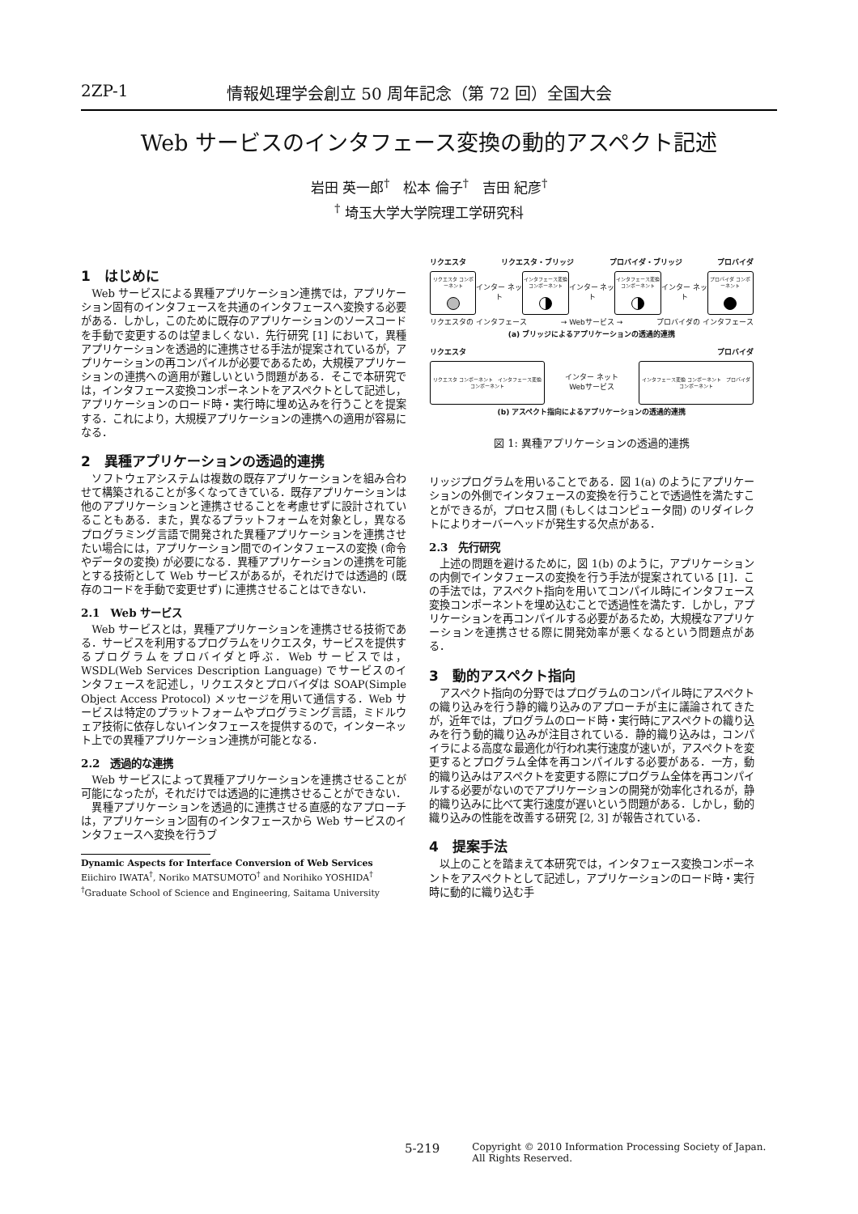2ZP-1 情報処理学会創立 50 周年記念（第 72 回）全国大会
Web サービスのインタフェース変換の動的アスペクト記述
岩田 英一郎<sup>†</sup>　松本 倫子<sup>†</sup>　吉田 紀彦<sup>†</sup>
<sup>†</sup> 埼玉大学大学院理工学研究科
1　はじめに
Web サービスによる異種アプリケーション連携では，アプリケーション固有のインタフェースを共通のインタフェースへ変換する必要がある．しかし，このために既存のアプリケーションのソースコードを手動で変更するのは望ましくない．先行研究 [1] において，異種アプリケーションを透過的に連携させる手法が提案されているが，アプリケーションの再コンパイルが必要であるため，大規模アプリケーションの連携への適用が難しいという問題がある．そこで本研究では，インタフェース変換コンポーネントをアスペクトとして記述し，アプリケーションのロード時・実行時に埋め込みを行うことを提案する．これにより，大規模アプリケーションの連携への適用が容易になる．
2　異種アプリケーションの透過的連携
ソフトウェアシステムは複数の既存アプリケーションを組み合わせて構築されることが多くなってきている．既存アプリケーションは他のアプリケーションと連携させることを考慮せずに設計されていることもある．また，異なるプラットフォームを対象とし，異なるプログラミング言語で開発された異種アプリケーションを連携させたい場合には，アプリケーション間でのインタフェースの変換 (命令やデータの変換) が必要になる．異種アプリケーションの連携を可能とする技術として Web サービスがあるが，それだけでは透過的 (既存のコードを手動で変更せず) に連携させることはできない．
2.1　Web サービス
Web サービスとは，異種アプリケーションを連携させる技術である．サービスを利用するプログラムをリクエスタ，サービスを提供するプログラムをプロバイダと呼ぶ．Web サービスでは，WSDL(Web Services Description Language) でサービスのインタフェースを記述し，リクエスタとプロバイダは SOAP(Simple Object Access Protocol) メッセージを用いて通信する．Web サービスは特定のプラットフォームやプログラミング言語，ミドルウェア技術に依存しないインタフェースを提供するので，インターネット上での異種アプリケーション連携が可能となる．
2.2　透過的な連携
Web サービスによって異種アプリケーションを連携させることが可能になったが，それだけでは透過的に連携させることができない．
異種アプリケーションを透過的に連携させる直感的なアプローチは，アプリケーション固有のインタフェースから Web サービスのインタフェースへ変換を行うブ
Dynamic Aspects for Interface Conversion of Web Services
Eiichiro IWATA<sup>†</sup>, Noriko MATSUMOTO<sup>†</sup> and Norihiko YOSHIDA<sup>†</sup>
<sup>†</sup> Graduate School of Science and Engineering, Saitama University
リクエスタ リクエスタ・ブリッジ プロバイダ・ブリッジ プロバイダ
リクエスタ コンポーネント
インター ネット
インタフェース変換 コンポーネント
インター ネット
インタフェース変換 コンポーネント
インター ネット
プロバイダ コンポーネント
リクエスタの インタフェース → Webサービス → プロバイダの インタフェース
(a) ブリッジによるアプリケーションの透過的連携
リクエスタ プロバイダ
リクエスタ コンポーネント　インタフェース変換 コンポーネント
インター ネット
Webサービス
インタフェース変換 コンポーネント　プロバイダ コンポーネント
(b) アスペクト指向によるアプリケーションの透過的連携
図 1: 異種アプリケーションの透過的連携
リッジプログラムを用いることである．図 1(a) のようにアプリケーションの外側でインタフェースの変換を行うことで透過性を満たすことができるが，プロセス間 (もしくはコンピュータ間) のリダイレクトによりオーバーヘッドが発生する欠点がある．
2.3　先行研究
上述の問題を避けるために，図 1(b) のように，アプリケーションの内側でインタフェースの変換を行う手法が提案されている [1]．この手法では，アスペクト指向を用いてコンパイル時にインタフェース変換コンポーネントを埋め込むことで透過性を満たす．しかし，アプリケーションを再コンパイルする必要があるため，大規模なアプリケーションを連携させる際に開発効率が悪くなるという問題点がある．
3　動的アスペクト指向
アスペクト指向の分野ではプログラムのコンパイル時にアスペクトの織り込みを行う静的織り込みのアプローチが主に議論されてきたが，近年では，プログラムのロード時・実行時にアスペクトの織り込みを行う動的織り込みが注目されている．静的織り込みは，コンパイラによる高度な最適化が行われ実行速度が速いが，アスペクトを変更するとプログラム全体を再コンパイルする必要がある．一方，動的織り込みはアスペクトを変更する際にプログラム全体を再コンパイルする必要がないのでアプリケーションの開発が効率化されるが，静的織り込みに比べて実行速度が遅いという問題がある．しかし，動的織り込みの性能を改善する研究 [2, 3] が報告されている．
4　提案手法
以上のことを踏まえて本研究では，インタフェース変換コンポーネントをアスペクトとして記述し，アプリケーションのロード時・実行時に動的に織り込む手
5-219 Copyright © 2010 Information Processing Society of Japan.
All Rights Reserved.